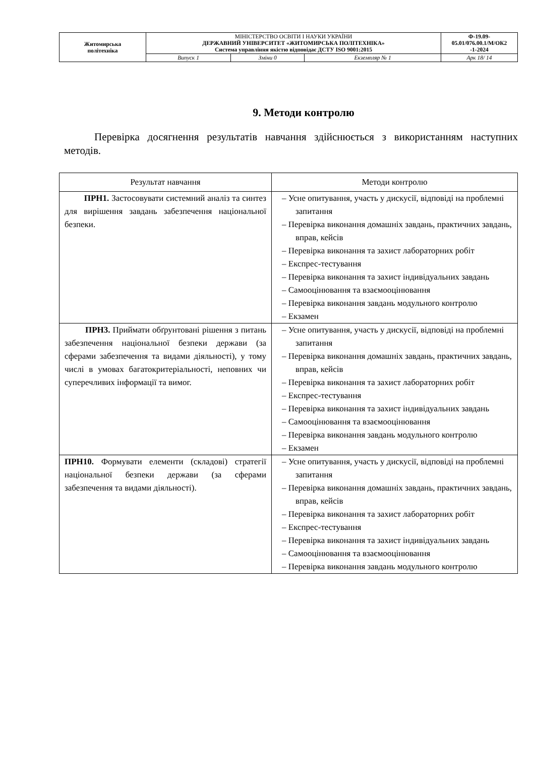| Житомирська політехніка | МІНІСТЕРСТВО ОСВІТИ І НАУКИ УКРАЇНИ ДЕРЖАВНИЙ УНІВЕРСИТЕТ «ЖИТОМИРСЬКА ПОЛІТЕХНІКА» Система управління якістю відповідає ДСТУ ISO 9001:2015 | | | Ф-19.09- 05.01/076.00.1/М/ОК2 -1-2024 |
| | Випуск 1 | Зміни 0 | Екземпляр № 1 | Арк 18/ 14 |
9. Методи контролю
Перевірка досягнення результатів навчання здійснюється з використанням наступних методів.
| Результат навчання | Методи контролю |
| --- | --- |
| ПРН1. Застосовувати системний аналіз та синтез для вирішення завдань забезпечення національної безпеки. | – Усне опитування, участь у дискусії, відповіді на проблемні запитання – Перевірка виконання домашніх завдань, практичних завдань, вправ, кейсів – Перевірка виконання та захист лабораторних робіт – Експрес-тестування – Перевірка виконання та захист індивідуальних завдань – Самооцінювання та взаємооцінювання – Перевірка виконання завдань модульного контролю – Екзамен |
| ПРН3. Приймати обґрунтовані рішення з питань забезпечення національної безпеки держави (за сферами забезпечення та видами діяльності), у тому числі в умовах багатокритеріальності, неповних чи суперечливих інформації та вимог. | – Усне опитування, участь у дискусії, відповіді на проблемні запитання – Перевірка виконання домашніх завдань, практичних завдань, вправ, кейсів – Перевірка виконання та захист лабораторних робіт – Експрес-тестування – Перевірка виконання та захист індивідуальних завдань – Самооцінювання та взаємооцінювання – Перевірка виконання завдань модульного контролю – Екзамен |
| ПРН10. Формувати елементи (складові) стратегії національної безпеки держави (за сферами забезпечення та видами діяльності). | – Усне опитування, участь у дискусії, відповіді на проблемні запитання – Перевірка виконання домашніх завдань, практичних завдань, вправ, кейсів – Перевірка виконання та захист лабораторних робіт – Експрес-тестування – Перевірка виконання та захист індивідуальних завдань – Самооцінювання та взаємооцінювання – Перевірка виконання завдань модульного контролю |